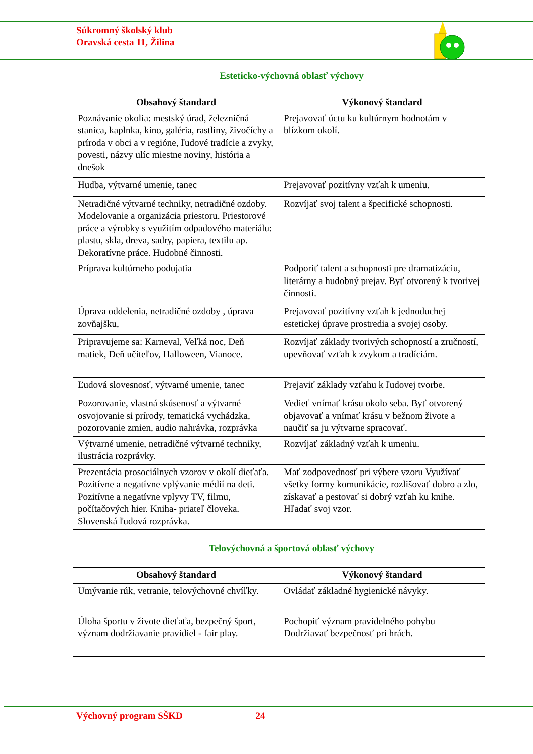Súkromný školský klub
Oravská cesta 11, Žilina
Esteticko-výchovná oblasť výchovy
| Obsahový štandard | Výkonový štandard |
| --- | --- |
| Poznávanie okolia: mestský úrad, železničná stanica, kaplnka, kino, galéria, rastliny, živočíchy a príroda v obci a v regióne, ľudové tradície a zvyky, povesti, názvy ulíc miestne noviny, história a dnešok | Prejavovať úctu ku kultúrnym hodnotám v blízkom okolí. |
| Hudba, výtvarné umenie, tanec | Prejavovať pozitívny vzťah k umeniu. |
| Netradičné výtvarné techniky, netradičné ozdoby. Modelovanie a organizácia priestoru. Priestorové práce a výrobky s využitím odpadového materiálu: plastu, skla, dreva, sadry, papiera, textilu ap. Dekoratívne práce. Hudobné činnosti. | Rozvíjať svoj talent a špecifické schopnosti. |
| Príprava kultúrneho podujatia | Podporiť talent a schopnosti pre dramatizáciu, literárny a hudobný prejav. Byť otvorený k tvorivej činnosti. |
| Úprava oddelenia, netradičné ozdoby , úprava zovňajšku, | Prejavovať pozitívny vzťah k jednoduchej estetickej úprave prostredia a svojej osoby. |
| Pripravujeme sa: Karneval, Veľká noc, Deň matiek, Deň učiteľov, Halloween, Vianoce. | Rozvíjať základy tvorivých schopností a zručností, upevňovať vzťah k zvykom a tradíciám. |
| Ľudová slovesnosť, výtvarné umenie, tanec | Prejaviť základy vzťahu k ľudovej tvorbe. |
| Pozorovanie, vlastná skúsenosť a výtvarné osvojovanie si prírody, tematická vychádzka, pozorovanie zmien, audio nahrávka, rozprávka | Vedieť vnímať krásu okolo seba. Byť otvorený objavovať a vnímať krásu v bežnom živote a naučiť sa ju výtvarne spracovať. |
| Výtvarné umenie, netradičné výtvarné techniky, ilustrácia rozprávky. | Rozvíjať základný vzťah k umeniu. |
| Prezentácia prosociálnych vzorov v okolí dieťaťa. Pozitívne a negatívne vplývanie médií na deti. Pozitívne a negatívne vplyvy TV, filmu, počítačových hier. Kniha- priateľ človeka. Slovenská ľudová rozprávka. | Mať zodpovednosť pri výbere vzoru Využívať všetky formy komunikácie, rozlišovať dobro a zlo, získavať a pestovať si dobrý vzťah ku knihe. Hľadať svoj vzor. |
Telovýchovná a športová oblasť výchovy
| Obsahový štandard | Výkonový štandard |
| --- | --- |
| Umývanie rúk, vetranie, telovýchovné chvíľky. | Ovládať základné hygienické návyky. |
| Úloha športu v živote dieťaťa, bezpečný šport, význam dodržiavanie pravidiel - fair play. | Pochopiť význam pravidelného pohybu Dodržiavať bezpečnosť pri hrách. |
Výchovný program SŠKD 24